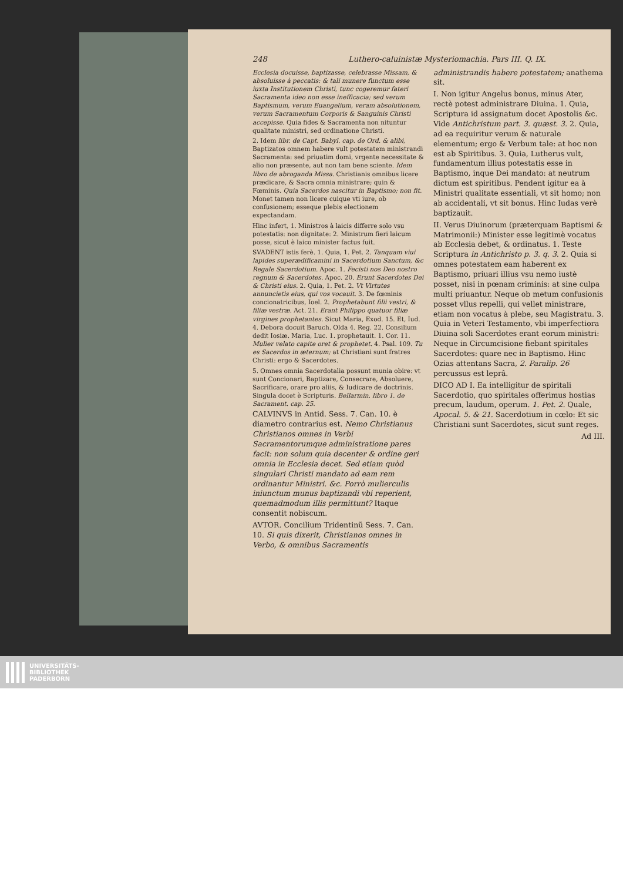248 Luthero-caluinistæ Mysteriomachia. Pars III. Q. IX.
Ecclesia docuisse, baptizasse, celebrasse Missam, & absoluisse à peccatis: & tali munere functum esse iuxta Institutionem Christi, tunc cogeremur fateri Sacramenta ideo non esse inefficacia; sed verum Baptismum, verum Euangelium, veram absolutionem, verum Sacramentum Corporis & Sanguinis Christi accepisse. Quia fides & Sacramenta non nituntur qualitate ministri, sed ordinatione Christi.
2. Idem libr. de Capt. Babyl. cap. de Ord. & alibi, Baptizatos omnem habere vult potestatem ministrandi Sacramenta: sed priuatim domi, vrgente necessitate & alio non præsente, aut non tam bene sciente. Idem libro de abroganda Missa. Christianis omnibus licere prædicare, & Sacra omnia ministrare; quin & Fœminis. Quia Sacerdos nascitur in Baptismo; non fit. Monet tamen non licere cuique vti iure, ob confusionem; esseque plebis electionem expectandam.
Hinc infert, 1. Ministros à laicis differre solo vsu potestatis: non dignitate: 2. Ministrum fieri laicum posse, sicut è laico minister factus fuit.
SVADENT istis ferè. 1. Quia, 1. Pet. 2. Tanquam viui lapides superædificamini in Sacerdotium Sanctum, &c Regale Sacerdotium. Apoc. 1. Fecisti nos Deo nostro regnum & Sacerdotes. Apoc. 20. Erunt Sacerdotes Dei & Christi eius. 2. Quia, 1. Pet. 2. Vt Virtutes annuncietis eius, qui vos vocauit. 3. De fœminis concionatricibus, Ioel. 2. Prophetabunt filii vestri, & filiæ vestræ. Act. 21. Erant Philippo quatuor filiæ virgines prophetantes. Sicut Maria, Exod. 15. Et, Iud. 4. Debora docuit Baruch. Olda 4. Reg. 22. Consilium dedit Iosiæ. Maria, Luc. 1. prophetauit. 1. Cor. 11. Mulier velato capite oret & prophetet. 4. Psal. 109. Tu es Sacerdos in æternum; at Christiani sunt fratres Christi: ergo & Sacerdotes.
5. Omnes omnia Sacerdotalia possunt munia obire: vt sunt Concionari, Baptizare, Consecrare, Absoluere, Sacrificare, orare pro aliis, & Iudicare de doctrinis. Singula docet è Scripturis. Bellarmin. libro 1. de Sacrament. cap. 25.
CALVINVS in Antid. Sess. 7. Can. 10. è diametro contrarius est. Nemo Christianus Christianos omnes in Verbi Sacramentorumque administratione pares facit: non solum quia decenter & ordine geri omnia in Ecclesia decet. Sed etiam quòd singulari Christi mandato ad eam rem ordinantur Ministri. &c. Porrò mulierculis iniunctum munus baptizandi vbi reperient, quemadmodum illis permittunt? Itaque consentit nobiscum.
AVTOR. Concilium Tridentinũ Sess. 7. Can. 10. Si quis dixerit, Christianos omnes in Verbo, & omnibus Sacramentis
administrandis habere potestatem; anathema sit.
I. Non igitur Angelus bonus, minus Ater, rectè potest administrare Diuina. 1. Quia, Scriptura id assignatum docet Apostolis &c. Vide Antichristum part. 3. quæst. 3. 2. Quia, ad ea requiritur verum & naturale elementum; ergo & Verbum tale: at hoc non est ab Spiritibus. 3. Quia, Lutherus vult, fundamentum illius potestatis esse in Baptismo, inque Dei mandato: at neutrum dictum est spiritibus. Pendent igitur ea à Ministri qualitate essentiali, vt sit homo; non ab accidentali, vt sit bonus. Hinc Iudas verè baptizauit.
II. Verus Diuinorum (præterquam Baptismi & Matrimonii:) Minister esse legitimè vocatus ab Ecclesia debet, & ordinatus. 1. Teste Scriptura in Antichristo p. 3. q. 3. 2. Quia si omnes potestatem eam haberent ex Baptismo, priuari illius vsu nemo iustè posset, nisi in pœnam criminis: at sine culpa multi priuantur. Neque ob metum confusionis posset vllus repelli, qui vellet ministrare, etiam non vocatus à plebe, seu Magistratu. 3. Quia in Veteri Testamento, vbi imperfectiora Diuina soli Sacerdotes erant eorum ministri: Neque in Circumcisione fiebant spiritales Sacerdotes: quare nec in Baptismo. Hinc Ozias attentans Sacra, 2. Paralip. 26 percussus est leprâ.
DICO AD I. Ea intelligitur de spiritali Sacerdotio, quo spiritales offerimus hostias precum, laudum, operum. 1. Pet. 2. Quale, Apocal. 5. & 21. Sacerdotium in cœlo: Et sic Christiani sunt Sacerdotes, sicut sunt reges.
Ad III.
UNIVERSITÄTS-
BIBLIOTHEK
PADERBORN